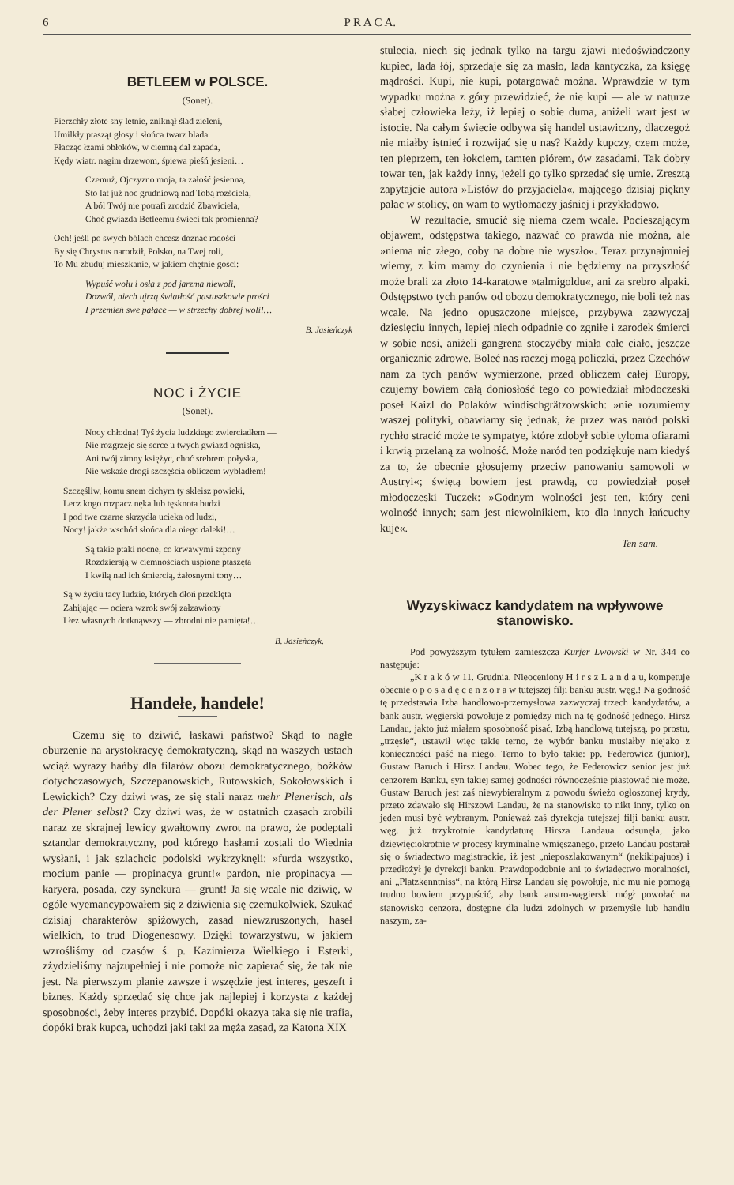6 P R A C A.
BETLEEM w POLSCE.
(Sonet).
Pierzchły złote sny letnie, zniknął ślad zieleni,
Umilkły ptasząt głosy i słońca twarz blada
Płacząc łzami obłoków, w ciemną dal zapada,
Kędy wiatr. nagim drzewom, śpiewa pieśń jesieni…
Czemuż, Ojczyzno moja, ta załość jesienna,
Sto lat już noc grudniową nad Tobą rozściela,
A ból Twój nie potrafi zrodzić Zbawiciela,
Choć gwiazda Betleemu świeci tak promienna?
Och! jeśli po swych bólach chcesz doznać radości
By się Chrystus narodził, Polsko, na Twej roli,
To Mu zbuduj mieszkanie, w jakiem chętnie gości:
Wypuść wołu i osła z pod jarzma niewoli,
Dozwól, niech ujrzą światłość pastuszkowie prości
I przemień swe pałace — w strzechy dobrej woli!…
B. Jasieńczyk
NOC i ŻYCIE
(Sonet).
Nocy chłodna! Tyś życia ludzkiego zwierciadłem —
Nie rozgrzeje się serce u twych gwiazd ogniska,
Ani twój zimny księżyc, choć srebrem połyska,
Nie wskaże drogi szczęścia obliczem wybladłem!
Szczęśliw, komu snem cichym ty skleisz powieki,
Lecz kogo rozpacz nęka lub tęsknota budzi
I pod twe czarne skrzydła ucieka od ludzi,
Nocy! jakże wschód słońca dla niego daleki!…
Są takie ptaki nocne, co krwawymi szpony
Rozdzierają w ciemnościach uśpione ptaszęta
I kwilą nad ich śmiercią, żałosnymi tony…
Są w życiu tacy ludzie, których dłoń przeklęta
Zabijając — ociera wzrok swój załzawiony
I łez własnych dotknąwszy — zbrodni nie pamięta!…
B. Jasieńczyk.
Handełe, handełe!
Czemu się to dziwić, łaskawi państwo? Skąd to nagłe oburzenie na arystokracyę demokratyczną, skąd na waszych ustach wciąż wyrazy hańby dla filarów obozu demokratycznego, bożków dotychczasowych, Szczepanowskich, Rutowskich, Sokołowskich i Lewickich? Czy dziwi was, ze się stali naraz mehr Plenerisch, als der Plener selbst? Czy dziwi was, że w ostatnich czasach zrobili naraz ze skrajnej lewicy gwałtowny zwrot na prawo, że podeptali sztandar demokratyczny, pod którego hasłami zostali do Wiednia wysłani, i jak szlachcic podolski wykrzyknęli: »furda wszystko, mocium panie — propinacya grunt!« pardon, nie propinacya — karyera, posada, czy synekura — grunt! Ja się wcale nie dziwię, w ogóle wyemancypowałem się z dziwienia się czemukolwiek. Szukać dzisiaj charakterów spiżowych, zasad niewzruszonych, haseł wielkich, to trud Diogenesowy. Dzięki towarzystwu, w jakiem wzrośliśmy od czasów ś. p. Kazimierza Wielkiego i Esterki, zżydzieliśmy najzupełniej i nie pomoże nic zapierać się, że tak nie jest. Na pierwszym planie zawsze i wszędzie jest interes, geszeft i biznes. Każdy sprzedać się chce jak najlepiej i korzysta z każdej sposobności, żeby interes przybić. Dopóki okazya taka się nie trafia, dopóki brak kupca, uchodzi jaki taki za męża zasad, za Katona XIX
stulecia, niech się jednak tylko na targu zjawi niedoświadczony kupiec, lada łój, sprzedaje się za masło, lada kantyczka, za księgę mądrości. Kupi, nie kupi, potargować można. Wprawdzie w tym wypadku można z góry przewidzieć, że nie kupi — ale w naturze słabej człowieka leży, iż lepiej o sobie duma, aniżeli wart jest w istocie. Na całym świecie odbywa się handel ustawiczny, dlaczegoż nie miałby istnieć i rozwijać się u nas? Każdy kupczy, czem może, ten pieprzem, ten łokciem, tamten piórem, ów zasadami. Tak dobry towar ten, jak każdy inny, jeżeli go tylko sprzedać się umie. Zresztą zapytajcie autora »Listów do przyjaciela«, mającego dzisiaj piękny pałac w stolicy, on wam to wytłomaczy jaśniej i przykładowo.
W rezultacie, smucić się niema czem wcale. Pocieszającym objawem, odstępstwa takiego, nazwać co prawda nie można, ale »niema nic złego, coby na dobre nie wyszło«. Teraz przynajmniej wiemy, z kim mamy do czynienia i nie będziemy na przyszłość może brali za złoto 14-karatowe »talmigoldu«, ani za srebro alpaki. Odstępstwo tych panów od obozu demokratycznego, nie boli też nas wcale. Na jedno opuszczone miejsce, przybywa zazwyczaj dziesięciu innych, lepiej niech odpadnie co zgniłe i zarodek śmierci w sobie nosi, aniżeli gangrena stoczyćby miała całe ciało, jeszcze organicznie zdrowe. Boleć nas raczej mogą policzki, przez Czechów nam za tych panów wymierzone, przed obliczem całej Europy, czujemy bowiem całą doniosłość tego co powiedział młodoczeski poseł Kaizl do Polaków windischgrätzowskich: »nie rozumiemy waszej polityki, obawiamy się jednak, że przez was naród polski rychło stracić może te sympatye, które zdobył sobie tyloma ofiarami i krwią przelaną za wolność. Może naród ten podziękuje nam kiedyś za to, że obecnie głosujemy przeciw panowaniu samowoli w Austryi«; świętą bowiem jest prawdą, co powiedział poseł młodoczeski Tuczek: »Godnym wolności jest ten, który ceni wolność innych; sam jest niewolnikiem, kto dla innych łańcuchy kuje«.
Ten sam.
Wyzyskiwacz kandydatem na wpływowe stanowisko.
Pod powyższym tytułem zamieszcza Kurjer Lwowski w Nr. 344 co następuje:
„K r a k ó w 11. Grudnia. Nieoceniony H i r s z L a n d a u, kompetuje obecnie o p o s a d ę c e n z o r a w tutejszej filji banku austr. węg.! Na godność tę przedstawia Izba handlowo-przemysłowa zazwyczaj trzech kandydatów, a bank austr. węgierski powołuje z pomiędzy nich na tę godność jednego. Hirsz Landau, jakto już miałem sposobność pisać, Izbą handlową tutejszą, po prostu, „trzęsie“, ustawił więc takie terno, że wybór banku musiałby niejako z konieczności paść na niego. Terno to było takie: pp. Federowicz (junior), Gustaw Baruch i Hirsz Landau. Wobec tego, że Federowicz senior jest już cenzorem Banku, syn takiej samej godności równocześnie piastować nie może. Gustaw Baruch jest zaś niewybieralnym z powodu świeżo ogłoszonej krydy, przeto zdawało się Hirszowi Landau, że na stanowisko to nikt inny, tylko on jeden musi być wybranym. Ponieważ zaś dyrekcja tutejszej filji banku austr. węg. już trzykrotnie kandydaturę Hirsza Landaua odsunęła, jako dziewięciokrotnie w procesy kryminalne wmięszanego, przeto Landau postarał się o świadectwo magistrackie, iż jest „nieposzlakowanym“ (nekikipajuos) i przedłożył je dyrekcji banku. Prawdopodobnie ani to świadectwo moralności, ani „Platzkenntniss“, na którą Hirsz Landau się powołuje, nic mu nie pomogą trudno bowiem przypuścić, aby bank austro-węgierski mógł powołać na stanowisko cenzora, dostępne dla ludzi zdolnych w przemyśle lub handlu naszym, za-